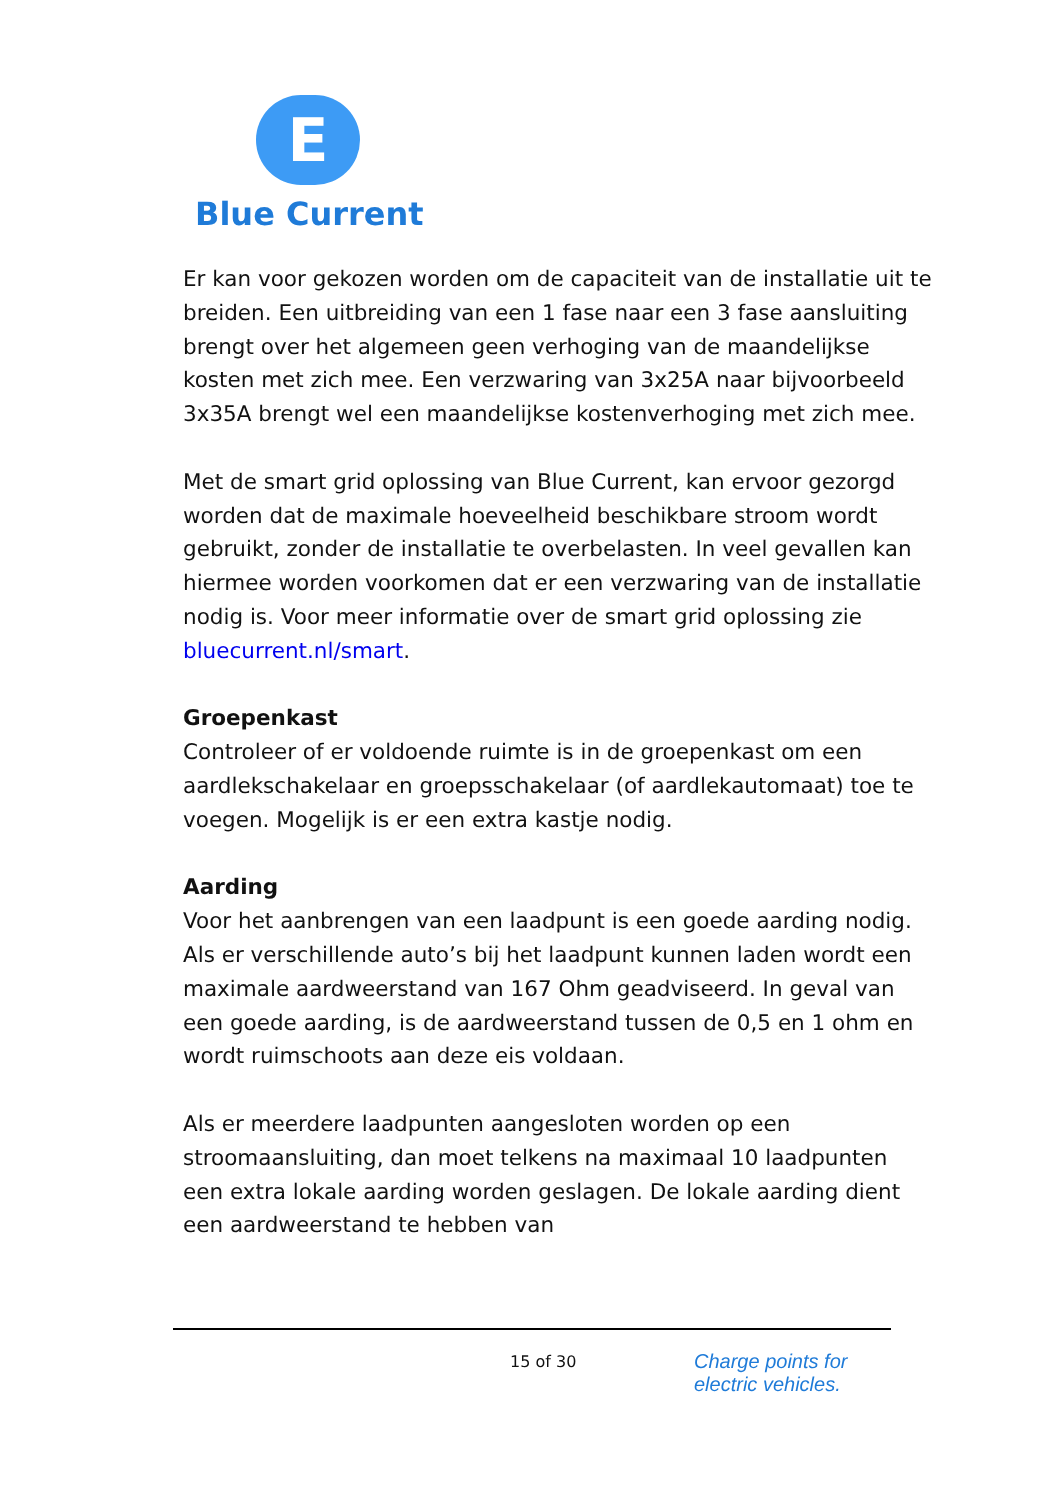E
Blue Current
Er kan voor gekozen worden om de capaciteit van de installatie uit te breiden. Een uitbreiding van een 1 fase naar een 3 fase aansluiting brengt over het algemeen geen verhoging van de maandelijkse kosten met zich mee. Een verzwaring van 3x25A naar bijvoorbeeld 3x35A brengt wel een maandelijkse kostenverhoging met zich mee.
Met de smart grid oplossing van Blue Current, kan ervoor gezorgd worden dat de maximale hoeveelheid beschikbare stroom wordt gebruikt, zonder de installatie te overbelasten. In veel gevallen kan hiermee worden voorkomen dat er een verzwaring van de installatie nodig is. Voor meer informatie over de smart grid oplossing zie bluecurrent.nl/smart.
Groepenkast
Controleer of er voldoende ruimte is in de groepenkast om een aardlekschakelaar en groepsschakelaar (of aardlekautomaat) toe te voegen. Mogelijk is er een extra kastje nodig.
Aarding
Voor het aanbrengen van een laadpunt is een goede aarding nodig. Als er verschillende auto’s bij het laadpunt kunnen laden wordt een maximale aardweerstand van 167 Ohm geadviseerd. In geval van een goede aarding, is de aardweerstand tussen de 0,5 en 1 ohm en wordt ruimschoots aan deze eis voldaan.
Als er meerdere laadpunten aangesloten worden op een stroomaansluiting, dan moet telkens na maximaal 10 laadpunten een extra lokale aarding worden geslagen. De lokale aarding dient een aardweerstand te hebben van
15 of 30
Charge points for
electric vehicles.